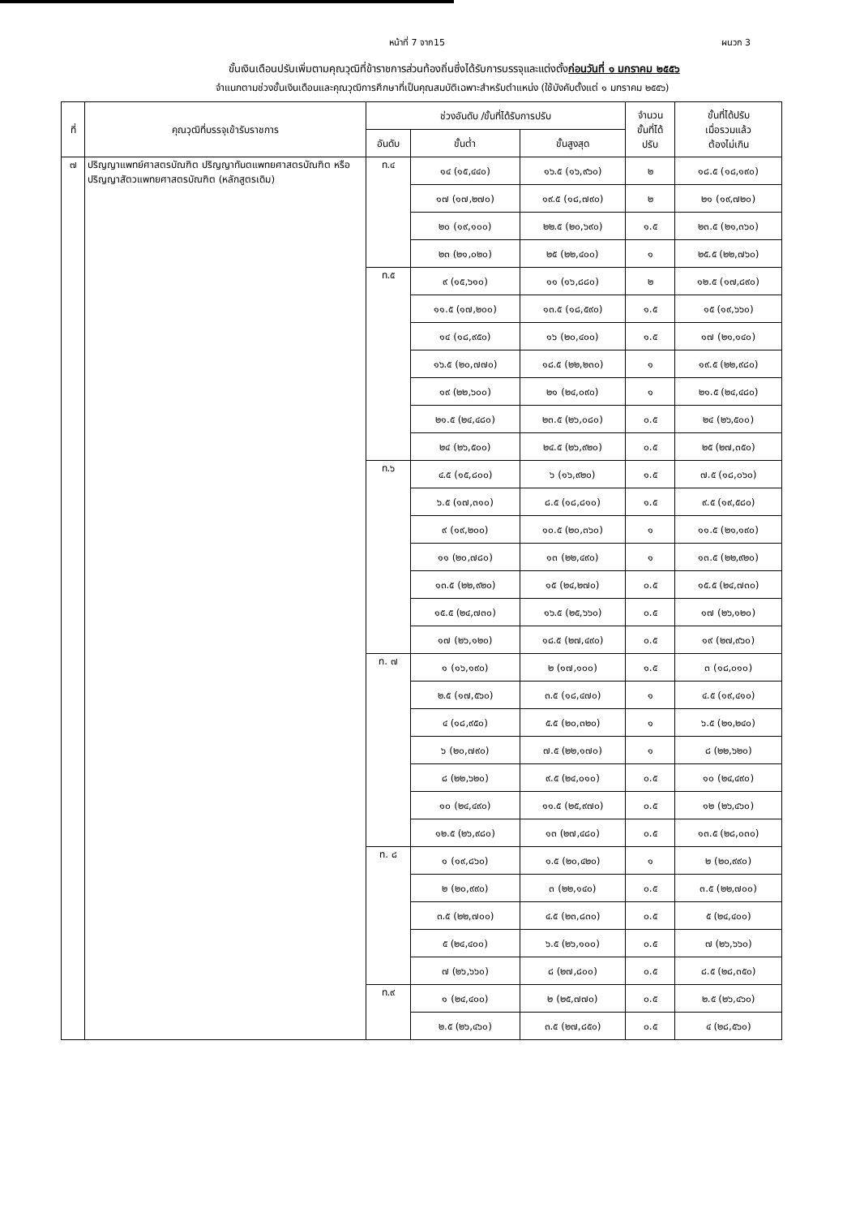หน้าที่ 7 จาก15 ผนวก 3
ขั้นเงินเดือนปรับเพิ่มตามคุณวุฒิที่ข้าราชการส่วนท้องถิ่นซึ่งได้รับการบรรจุและแต่งตั้งก่อนวันที่ ๑ มกราคม ๒๕๕๖
จำแนกตามช่วงขั้นเงินเดือนและคุณวุฒิการศึกษาที่เป็นคุณสมบัติเฉพาะสำหรับตำแหน่ง (ใช้บังคับตั้งแต่ ๑ มกราคม ๒๕๕๖)
| ที่ | คุณวุฒิที่บรรจุเข้ารับราชการ | ช่วงอันดับ /ขั้นที่ได้รับการปรับ | | | จำนวน ขั้นที่ได้ ปรับ | ขั้นที่ได้ปรับ เมื่อรวมแล้ว ต้องไม่เกิน |
| --- | --- | --- | --- | --- | --- | --- |
| | | อันดับ | ขั้นต่ำ | ขั้นสูงสุด | | |
| ๗ | ปริญญาแพทย์ศาสตรบัณฑิต ปริญญาทันตแพทยศาสตรบัณฑิต หรือปริญญาสัตวแพทยศาสตรบัณฑิต (หลักสูตรเดิม) | ท.๔ | ๑๔ (๑๕,๔๔๐) | ๑๖.๕ (๑๖,๙๖๐) | ๒ | ๑๘.๕ (๑๘,๑๙๐) |
| | | | ๑๗ (๑๗,๒๗๐) | ๑๙.๕ (๑๘,๗๙๐) | ๒ | ๒๑ (๑๙,๗๒๐) |
| | | | ๒๐ (๑๙,๑๐๐) | ๒๒.๕ (๒๐,๖๙๐) | ๑.๕ | ๒๓.๕ (๒๑,๓๖๐) |
| | | | ๒๓ (๒๑,๐๒๐) | ๒๕ (๒๒,๔๐๐) | ๑ | ๒๕.๕ (๒๒,๗๖๐) |
| | | ท.๕ | ๙ (๑๕,๖๑๐) | ๑๑ (๑๖,๘๘๐) | ๒ | ๑๒.๕ (๑๗,๘๙๐) |
| | | | ๑๑.๕ (๑๗,๒๐๐) | ๑๓.๕ (๑๘,๕๙๐) | ๑.๕ | ๑๕ (๑๙,๖๖๐) |
| | | | ๑๔ (๑๘,๙๕๐) | ๑๖ (๒๐,๔๐๐) | ๑.๕ | ๑๗ (๒๑,๑๔๐) |
| | | | ๑๖.๕ (๒๐,๗๗๐) | ๑๘.๕ (๒๒,๒๓๐) | ๑ | ๑๙.๕ (๒๒,๙๘๐) |
| | | | ๑๙ (๒๒,๖๐๐) | ๒๑ (๒๔,๐๙๐) | ๑ | ๒๑.๕ (๒๔,๔๘๐) |
| | | | ๒๑.๕ (๒๔,๔๘๐) | ๒๓.๕ (๒๖,๐๘๐) | ๐.๕ | ๒๔ (๒๖,๕๐๐) |
| | | | ๒๔ (๒๖,๕๐๐) | ๒๔.๕ (๒๖,๙๒๐) | ๐.๕ | ๒๕ (๒๗,๓๕๐) |
| | | ท.๖ | ๔.๕ (๑๕,๘๐๐) | ๖ (๑๖,๙๒๐) | ๑.๕ | ๗.๕ (๑๘,๐๖๐) |
| | | | ๖.๕ (๑๗,๓๑๐) | ๘.๕ (๑๘,๘๑๐) | ๑.๕ | ๙.๕ (๑๙,๕๘๐) |
| | | | ๙ (๑๙,๒๐๐) | ๑๐.๕ (๒๐,๓๖๐) | ๑ | ๑๑.๕ (๒๑,๑๙๐) |
| | | | ๑๑ (๒๐,๗๘๐) | ๑๓ (๒๒,๔๙๐) | ๑ | ๑๓.๕ (๒๒,๙๒๐) |
| | | | ๑๓.๕ (๒๒,๙๒๐) | ๑๕ (๒๔,๒๗๐) | ๐.๕ | ๑๕.๕ (๒๔,๗๓๐) |
| | | | ๑๕.๕ (๒๔,๗๓๐) | ๑๖.๕ (๒๕,๖๖๐) | ๐.๕ | ๑๗ (๒๖,๑๒๐) |
| | | | ๑๗ (๒๖,๑๒๐) | ๑๘.๕ (๒๗,๔๙๐) | ๐.๕ | ๑๙ (๒๗,๙๖๐) |
| | | ท. ๗ | ๑ (๑๖,๑๙๐) | ๒ (๑๗,๑๐๐) | ๑.๕ | ๓ (๑๘,๐๑๐) |
| | | | ๒.๕ (๑๗,๕๖๐) | ๓.๕ (๑๘,๔๗๐) | ๑ | ๔.๕ (๑๙,๔๑๐) |
| | | | ๔ (๑๘,๙๕๐) | ๕.๕ (๒๐,๓๒๐) | ๑ | ๖.๕ (๒๑,๒๔๐) |
| | | | ๖ (๒๐,๗๙๐) | ๗.๕ (๒๒,๑๗๐) | ๑ | ๘ (๒๒,๖๒๐) |
| | | | ๘ (๒๒,๖๒๐) | ๙.๕ (๒๔,๐๑๐) | ๐.๕ | ๑๐ (๒๔,๔๙๐) |
| | | | ๑๐ (๒๔,๔๙๐) | ๑๑.๕ (๒๕,๙๗๐) | ๐.๕ | ๑๒ (๒๖,๔๖๐) |
| | | | ๑๒.๕ (๒๖,๙๘๐) | ๑๓ (๒๗,๔๘๐) | ๐.๕ | ๑๓.๕ (๒๘,๐๓๐) |
| | | ท. ๘ | ๑ (๑๙,๘๖๐) | ๑.๕ (๒๐,๔๒๐) | ๑ | ๒ (๒๐,๙๙๐) |
| | | | ๒ (๒๐,๙๙๐) | ๓ (๒๒,๑๔๐) | ๐.๕ | ๓.๕ (๒๒,๗๐๐) |
| | | | ๓.๕ (๒๒,๗๐๐) | ๔.๕ (๒๓,๘๓๐) | ๐.๕ | ๕ (๒๔,๔๐๐) |
| | | | ๕ (๒๔,๔๐๐) | ๖.๕ (๒๖,๑๐๐) | ๐.๕ | ๗ (๒๖,๖๖๐) |
| | | | ๗ (๒๖,๖๖๐) | ๘ (๒๗,๘๐๐) | ๐.๕ | ๘.๕ (๒๘,๓๕๐) |
| | | ท.๙ | ๑ (๒๔,๔๐๐) | ๒ (๒๕,๗๗๐) | ๐.๕ | ๒.๕ (๒๖,๔๖๐) |
| | | | ๒.๕ (๒๖,๔๖๐) | ๓.๕ (๒๗,๘๕๐) | ๐.๕ | ๔ (๒๘,๕๖๐) |